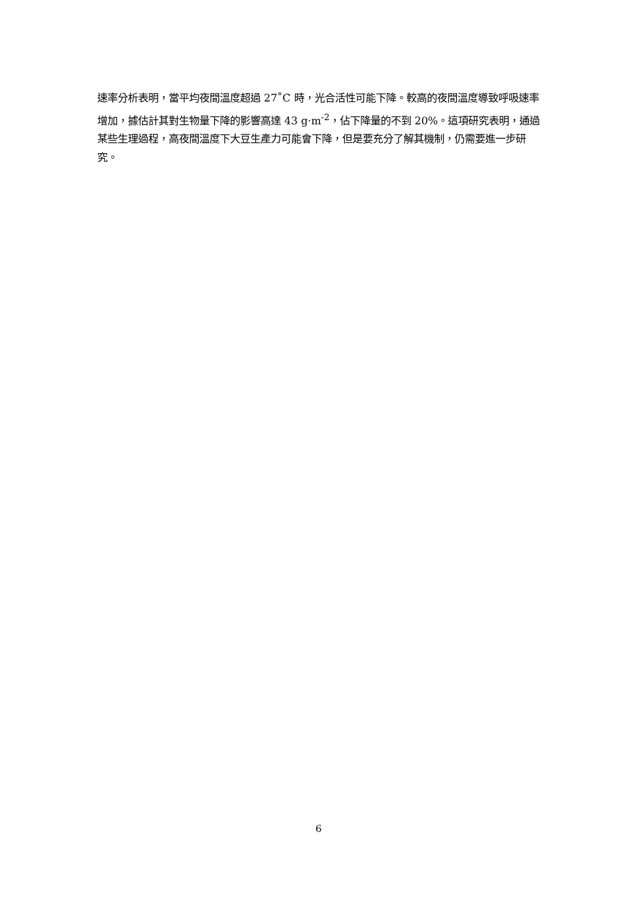速率分析表明，當平均夜間溫度超過 27˚C 時，光合活性可能下降。較高的夜間溫度導致呼吸速率增加，據估計其對生物量下降的影響高達 43 g·m<sup>-2</sup>，佔下降量的不到 20%。這項研究表明，通過某些生理過程，高夜間溫度下大豆生產力可能會下降，但是要充分了解其機制，仍需要進一步研究。
6